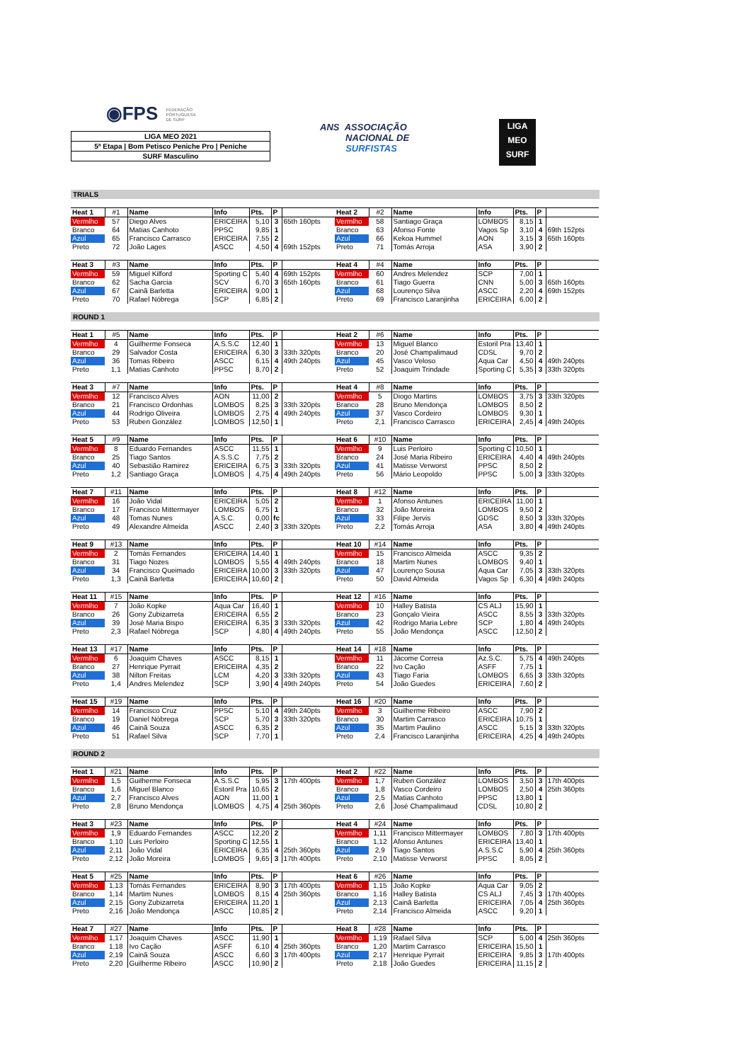◉FPS FEDERAÇÃO
PORTUGUESA
DE SURF
| LIGA MEO 2021 |
| 5ª Etapa / Bom Petisco Peniche Pro / Peniche |
| SURF Masculino |
ANS ASSOCIAÇÃO
NACIONAL DE
SURFISTAS
LIGA
MEO
SURF
TRIALS
| Heat 1 | #1 | Name | Info | Pts. | P | |
| --- | --- | --- | --- | --- | --- | --- |
| Vermlho | 57 | Diego Alves | ERICEIRA | 5,10 | 3 | 65th 160pts |
| Branco | 64 | Matias Canhoto | PPSC | 9,85 | 1 | |
| Azul | 65 | Francisco Carrasco | ERICEIRA | 7,55 | 2 | |
| Preto | 72 | João Lages | ASCC | 4,50 | 4 | 69th 152pts |
| Heat 2 | #2 | Name | Info | Pts. | P | |
| --- | --- | --- | --- | --- | --- | --- |
| Vermlho | 58 | Santiago Graça | LOMBOS | 8,15 | 1 | |
| Branco | 63 | Afonso Fonte | Vagos Sp | 3,10 | 4 | 69th 152pts |
| Azul | 66 | Kekoa Hummel | AON | 3,15 | 3 | 65th 160pts |
| Preto | 71 | Tomás Arroja | ASA | 3,90 | 2 | |
| Heat 3 | #3 | Name | Info | Pts. | P | |
| --- | --- | --- | --- | --- | --- | --- |
| Vermlho | 59 | Miguel Kilford | Sporting C | 5,40 | 4 | 69th 152pts |
| Branco | 62 | Sacha Garcia | SCV | 6,70 | 3 | 65th 160pts |
| Azul | 67 | Cainã Barletta | ERICEIRA | 9,00 | 1 | |
| Preto | 70 | Rafael Nóbrega | SCP | 6,85 | 2 | |
| Heat 4 | #4 | Name | Info | Pts. | P | |
| --- | --- | --- | --- | --- | --- | --- |
| Vermlho | 60 | Andres Melendez | SCP | 7,00 | 1 | |
| Branco | 61 | Tiago Guerra | CNN | 5,00 | 3 | 65th 160pts |
| Azul | 68 | Lourenço Silva | ASCC | 2,20 | 4 | 69th 152pts |
| Preto | 69 | Francisco Laranjinha | ERICEIRA | 6,00 | 2 | |
ROUND 1
| Heat 1 | #5 | Name | Info | Pts. | P | |
| --- | --- | --- | --- | --- | --- | --- |
| Vermlho | 4 | Guilherme Fonseca | A.S.S.C | 12,40 | 1 | |
| Branco | 29 | Salvador Costa | ERICEIRA | 6,30 | 3 | 33th 320pts |
| Azul | 36 | Tomas Ribeiro | ASCC | 6,15 | 4 | 49th 240pts |
| Preto | 1,1 | Matias Canhoto | PPSC | 8,70 | 2 | |
| Heat 2 | #6 | Name | Info | Pts. | P | |
| --- | --- | --- | --- | --- | --- | --- |
| Vermlho | 13 | Miguel Blanco | Estoril Pra | 13,40 | 1 | |
| Branco | 20 | José Champalimaud | CDSL | 9,70 | 2 | |
| Azul | 45 | Vasco Veloso | Aqua Car | 4,50 | 4 | 49th 240pts |
| Preto | 52 | Joaquim Trindade | Sporting C | 5,35 | 3 | 33th 320pts |
| Heat 3 | #7 | Name | Info | Pts. | P | |
| --- | --- | --- | --- | --- | --- | --- |
| Vermlho | 12 | Francisco Alves | AON | 11,00 | 2 | |
| Branco | 21 | Francisco Ordonhas | LOMBOS | 8,25 | 3 | 33th 320pts |
| Azul | 44 | Rodrigo Oliveira | LOMBOS | 2,75 | 4 | 49th 240pts |
| Preto | 53 | Ruben González | LOMBOS | 12,50 | 1 | |
| Heat 4 | #8 | Name | Info | Pts. | P | |
| --- | --- | --- | --- | --- | --- | --- |
| Vermlho | 5 | Diogo Martins | LOMBOS | 3,75 | 3 | 33th 320pts |
| Branco | 28 | Bruno Mendonça | LOMBOS | 8,50 | 2 | |
| Azul | 37 | Vasco Cordeiro | LOMBOS | 9,30 | 1 | |
| Preto | 2,1 | Francisco Carrasco | ERICEIRA | 2,45 | 4 | 49th 240pts |
| Heat 5 | #9 | Name | Info | Pts. | P | |
| --- | --- | --- | --- | --- | --- | --- |
| Vermlho | 8 | Eduardo Fernandes | ASCC | 11,55 | 1 | |
| Branco | 25 | Tiago Santos | A.S.S.C | 7,75 | 2 | |
| Azul | 40 | Sebastião Ramirez | ERICEIRA | 6,75 | 3 | 33th 320pts |
| Preto | 1,2 | Santiago Graça | LOMBOS | 4,75 | 4 | 49th 240pts |
| Heat 6 | #10 | Name | Info | Pts. | P | |
| --- | --- | --- | --- | --- | --- | --- |
| Vermlho | 9 | Luis Perloiro | Sporting C | 10,50 | 1 | |
| Branco | 24 | José Maria Ribeiro | ERICEIRA | 4,40 | 4 | 49th 240pts |
| Azul | 41 | Matisse Verworst | PPSC | 8,50 | 2 | |
| Preto | 56 | Mário Leopoldo | PPSC | 5,00 | 3 | 33th 320pts |
| Heat 7 | #11 | Name | Info | Pts. | P | |
| --- | --- | --- | --- | --- | --- | --- |
| Vermlho | 16 | João Vidal | ERICEIRA | 5,05 | 2 | |
| Branco | 17 | Francisco Mittermayer | LOMBOS | 6,75 | 1 | |
| Azul | 48 | Tomas Nunes | A.S.C. | 0,00 | fc | |
| Preto | 49 | Alexandre Almeida | ASCC | 2,40 | 3 | 33th 320pts |
| Heat 8 | #12 | Name | Info | Pts. | P | |
| --- | --- | --- | --- | --- | --- | --- |
| Vermlho | 1 | Afonso Antunes | ERICEIRA | 11,00 | 1 | |
| Branco | 32 | João Moreira | LOMBOS | 9,50 | 2 | |
| Azul | 33 | Filipe Jervis | GDSC | 8,50 | 3 | 33th 320pts |
| Preto | 2,2 | Tomás Arroja | ASA | 3,80 | 4 | 49th 240pts |
| Heat 9 | #13 | Name | Info | Pts. | P | |
| --- | --- | --- | --- | --- | --- | --- |
| Vermlho | 2 | Tomás Fernandes | ERICEIRA | 14,40 | 1 | |
| Branco | 31 | Tiago Nozes | LOMBOS | 5,55 | 4 | 49th 240pts |
| Azul | 34 | Francisco Queimado | ERICEIRA | 10,00 | 3 | 33th 320pts |
| Preto | 1,3 | Cainã Barletta | ERICEIRA | 10,60 | 2 | |
| Heat 10 | #14 | Name | Info | Pts. | P | |
| --- | --- | --- | --- | --- | --- | --- |
| Vermlho | 15 | Francisco Almeida | ASCC | 9,35 | 2 | |
| Branco | 18 | Martim Nunes | LOMBOS | 9,40 | 1 | |
| Azul | 47 | Lourenço Sousa | Aqua Car | 7,05 | 3 | 33th 320pts |
| Preto | 50 | David Almeida | Vagos Sp | 6,30 | 4 | 49th 240pts |
| Heat 11 | #15 | Name | Info | Pts. | P | |
| --- | --- | --- | --- | --- | --- | --- |
| Vermlho | 7 | João Kopke | Aqua Car | 16,40 | 1 | |
| Branco | 26 | Gony Zubizarreta | ERICEIRA | 6,55 | 2 | |
| Azul | 39 | José Maria Bispo | ERICEIRA | 6,35 | 3 | 33th 320pts |
| Preto | 2,3 | Rafael Nóbrega | SCP | 4,80 | 4 | 49th 240pts |
| Heat 12 | #16 | Name | Info | Pts. | P | |
| --- | --- | --- | --- | --- | --- | --- |
| Vermlho | 10 | Halley Batista | CS ALJ | 15,90 | 1 | |
| Branco | 23 | Gonçalo Vieira | ASCC | 8,55 | 3 | 33th 320pts |
| Azul | 42 | Rodrigo Maria Lebre | SCP | 1,80 | 4 | 49th 240pts |
| Preto | 55 | João Mendonça | ASCC | 12,50 | 2 | |
| Heat 13 | #17 | Name | Info | Pts. | P | |
| --- | --- | --- | --- | --- | --- | --- |
| Vermlho | 6 | Joaquim Chaves | ASCC | 8,15 | 1 | |
| Branco | 27 | Henrique Pyrrait | ERICEIRA | 4,35 | 2 | |
| Azul | 38 | Nilton Freitas | LCM | 4,20 | 3 | 33th 320pts |
| Preto | 1,4 | Andres Melendez | SCP | 3,90 | 4 | 49th 240pts |
| Heat 14 | #18 | Name | Info | Pts. | P | |
| --- | --- | --- | --- | --- | --- | --- |
| Vermlho | 11 | Jácome Correia | Az.S.C. | 5,75 | 4 | 49th 240pts |
| Branco | 22 | Ivo Cação | ASFF | 7,75 | 1 | |
| Azul | 43 | Tiago Faria | LOMBOS | 6,65 | 3 | 33th 320pts |
| Preto | 54 | João Guedes | ERICEIRA | 7,60 | 2 | |
| Heat 15 | #19 | Name | Info | Pts. | P | |
| --- | --- | --- | --- | --- | --- | --- |
| Vermlho | 14 | Francisco Cruz | PPSC | 5,10 | 4 | 49th 240pts |
| Branco | 19 | Daniel Nóbrega | SCP | 5,70 | 3 | 33th 320pts |
| Azul | 46 | Cainã Souza | ASCC | 6,35 | 2 | |
| Preto | 51 | Rafael Silva | SCP | 7,70 | 1 | |
| Heat 16 | #20 | Name | Info | Pts. | P | |
| --- | --- | --- | --- | --- | --- | --- |
| Vermlho | 3 | Guilherme Ribeiro | ASCC | 7,90 | 2 | |
| Branco | 30 | Martim Carrasco | ERICEIRA | 10,75 | 1 | |
| Azul | 35 | Martim Paulino | ASCC | 5,15 | 3 | 33th 320pts |
| Preto | 2,4 | Francisco Laranjinha | ERICEIRA | 4,25 | 4 | 49th 240pts |
ROUND 2
| Heat 1 | #21 | Name | Info | Pts. | P | |
| --- | --- | --- | --- | --- | --- | --- |
| Vermlho | 1,5 | Guilherme Fonseca | A.S.S.C | 5,95 | 3 | 17th 400pts |
| Branco | 1,6 | Miguel Blanco | Estoril Pra | 10,65 | 2 | |
| Azul | 2,7 | Francisco Alves | AON | 11,00 | 1 | |
| Preto | 2,8 | Bruno Mendonça | LOMBOS | 4,75 | 4 | 25th 360pts |
| Heat 2 | #22 | Name | Info | Pts. | P | |
| --- | --- | --- | --- | --- | --- | --- |
| Vermlho | 1,7 | Ruben González | LOMBOS | 3,50 | 3 | 17th 400pts |
| Branco | 1,8 | Vasco Cordeiro | LOMBOS | 2,50 | 4 | 25th 360pts |
| Azul | 2,5 | Matias Canhoto | PPSC | 13,80 | 1 | |
| Preto | 2,6 | José Champalimaud | CDSL | 10,80 | 2 | |
| Heat 3 | #23 | Name | Info | Pts. | P | |
| --- | --- | --- | --- | --- | --- | --- |
| Vermlho | 1,9 | Eduardo Fernandes | ASCC | 12,20 | 2 | |
| Branco | 1,10 | Luis Perloiro | Sporting C | 12,55 | 1 | |
| Azul | 2,11 | João Vidal | ERICEIRA | 6,35 | 4 | 25th 360pts |
| Preto | 2,12 | João Moreira | LOMBOS | 9,65 | 3 | 17th 400pts |
| Heat 4 | #24 | Name | Info | Pts. | P | |
| --- | --- | --- | --- | --- | --- | --- |
| Vermlho | 1,11 | Francisco Mittermayer | LOMBOS | 7,80 | 3 | 17th 400pts |
| Branco | 1,12 | Afonso Antunes | ERICEIRA | 13,40 | 1 | |
| Azul | 2,9 | Tiago Santos | A.S.S.C | 5,90 | 4 | 25th 360pts |
| Preto | 2,10 | Matisse Verworst | PPSC | 8,05 | 2 | |
| Heat 5 | #25 | Name | Info | Pts. | P | |
| --- | --- | --- | --- | --- | --- | --- |
| Vermlho | 1,13 | Tomás Fernandes | ERICEIRA | 8,90 | 3 | 17th 400pts |
| Branco | 1,14 | Martim Nunes | LOMBOS | 8,15 | 4 | 25th 360pts |
| Azul | 2,15 | Gony Zubizarreta | ERICEIRA | 11,20 | 1 | |
| Preto | 2,16 | João Mendonça | ASCC | 10,85 | 2 | |
| Heat 6 | #26 | Name | Info | Pts. | P | |
| --- | --- | --- | --- | --- | --- | --- |
| Vermlho | 1,15 | João Kopke | Aqua Car | 9,05 | 2 | |
| Branco | 1,16 | Halley Batista | CS ALJ | 7,45 | 3 | 17th 400pts |
| Azul | 2,13 | Cainã Barletta | ERICEIRA | 7,05 | 4 | 25th 360pts |
| Preto | 2,14 | Francisco Almeida | ASCC | 9,20 | 1 | |
| Heat 7 | #27 | Name | Info | Pts. | P | |
| --- | --- | --- | --- | --- | --- | --- |
| Vermlho | 1,17 | Joaquim Chaves | ASCC | 11,90 | 1 | |
| Branco | 1,18 | Ivo Cação | ASFF | 6,10 | 4 | 25th 360pts |
| Azul | 2,19 | Cainã Souza | ASCC | 6,60 | 3 | 17th 400pts |
| Preto | 2,20 | Guilherme Ribeiro | ASCC | 10,90 | 2 | |
| Heat 8 | #28 | Name | Info | Pts. | P | |
| --- | --- | --- | --- | --- | --- | --- |
| Vermlho | 1,19 | Rafael Silva | SCP | 5,00 | 4 | 25th 360pts |
| Branco | 1,20 | Martim Carrasco | ERICEIRA | 15,50 | 1 | |
| Azul | 2,17 | Henrique Pyrrait | ERICEIRA | 9,85 | 3 | 17th 400pts |
| Preto | 2,18 | João Guedes | ERICEIRA | 11,15 | 2 | |